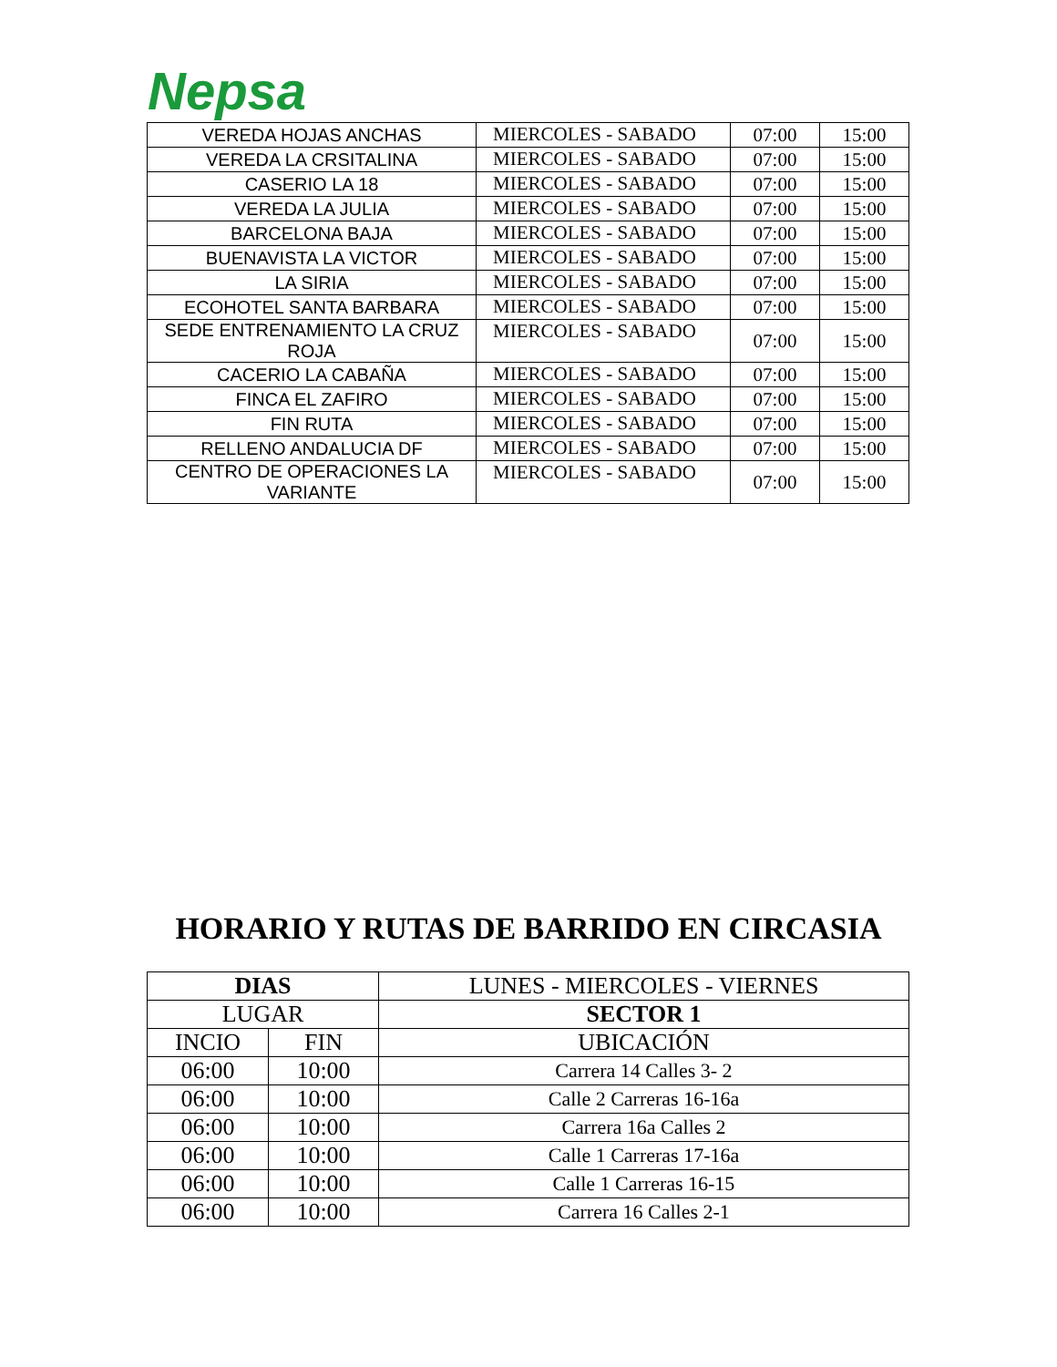Nepsa
| VEREDA HOJAS ANCHAS | MIERCOLES - SABADO | 07:00 | 15:00 |
| VEREDA LA CRSITALINA | MIERCOLES - SABADO | 07:00 | 15:00 |
| CASERIO LA 18 | MIERCOLES - SABADO | 07:00 | 15:00 |
| VEREDA LA JULIA | MIERCOLES - SABADO | 07:00 | 15:00 |
| BARCELONA BAJA | MIERCOLES - SABADO | 07:00 | 15:00 |
| BUENAVISTA LA VICTOR | MIERCOLES - SABADO | 07:00 | 15:00 |
| LA SIRIA | MIERCOLES - SABADO | 07:00 | 15:00 |
| ECOHOTEL SANTA BARBARA | MIERCOLES - SABADO | 07:00 | 15:00 |
| SEDE ENTRENAMIENTO LA CRUZ ROJA | MIERCOLES - SABADO | 07:00 | 15:00 |
| CACERIO LA CABAÑA | MIERCOLES - SABADO | 07:00 | 15:00 |
| FINCA EL ZAFIRO | MIERCOLES - SABADO | 07:00 | 15:00 |
| FIN RUTA | MIERCOLES - SABADO | 07:00 | 15:00 |
| RELLENO ANDALUCIA DF | MIERCOLES - SABADO | 07:00 | 15:00 |
| CENTRO DE OPERACIONES LA VARIANTE | MIERCOLES - SABADO | 07:00 | 15:00 |
HORARIO Y RUTAS DE BARRIDO EN CIRCASIA
| DIAS | | LUNES - MIERCOLES - VIERNES |
| LUGAR | | SECTOR 1 |
| INCIO | FIN | UBICACIÓN |
| 06:00 | 10:00 | Carrera 14 Calles 3- 2 |
| 06:00 | 10:00 | Calle 2 Carreras 16-16a |
| 06:00 | 10:00 | Carrera 16a Calles 2 |
| 06:00 | 10:00 | Calle 1 Carreras 17-16a |
| 06:00 | 10:00 | Calle 1 Carreras 16-15 |
| 06:00 | 10:00 | Carrera 16 Calles 2-1 |